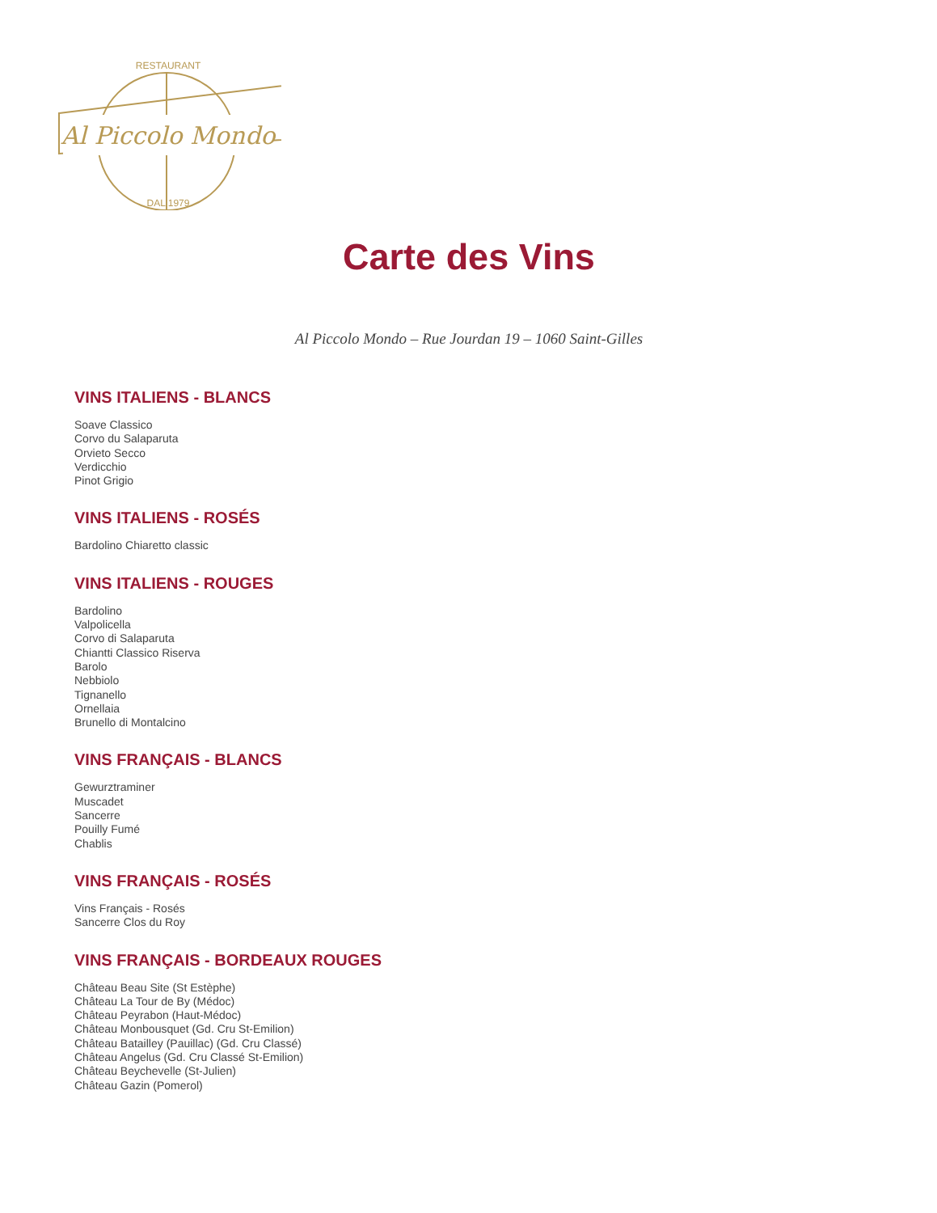Al Piccolo Mondo
RESTAURANT
DAL 1979
Carte des Vins
Al Piccolo Mondo – Rue Jourdan 19 – 1060 Saint-Gilles
VINS ITALIENS - BLANCS
Soave Classico
Corvo du Salaparuta
Orvieto Secco
Verdicchio
Pinot Grigio
VINS ITALIENS - ROSÉS
Bardolino Chiaretto classic
VINS ITALIENS - ROUGES
Bardolino
Valpolicella
Corvo di Salaparuta
Chiantti Classico Riserva
Barolo
Nebbiolo
Tignanello
Ornellaia
Brunello di Montalcino
VINS FRANÇAIS - BLANCS
Gewurztraminer
Muscadet
Sancerre
Pouilly Fumé
Chablis
VINS FRANÇAIS - ROSÉS
Vins Français - Rosés
Sancerre Clos du Roy
VINS FRANÇAIS - BORDEAUX ROUGES
Château Beau Site (St Estèphe)
Château La Tour de By (Médoc)
Château Peyrabon (Haut-Médoc)
Château Monbousquet (Gd. Cru St-Emilion)
Château Batailley (Pauillac) (Gd. Cru Classé)
Château Angelus (Gd. Cru Classé St-Emilion)
Château Beychevelle (St-Julien)
Château Gazin (Pomerol)